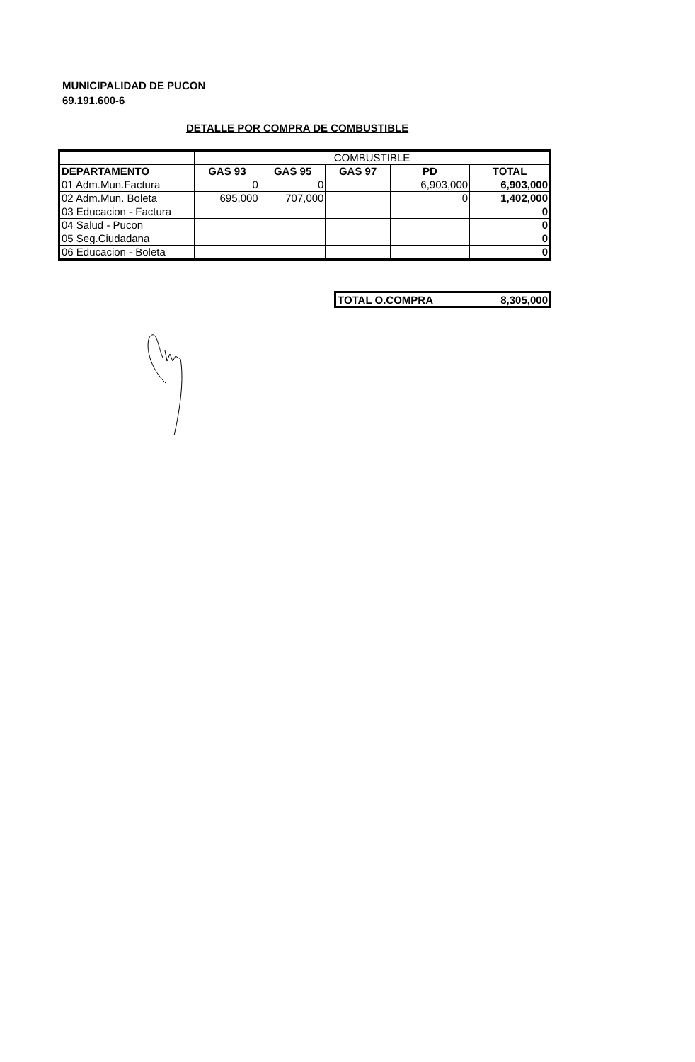MUNICIPALIDAD DE PUCON
69.191.600-6
DETALLE POR COMPRA DE COMBUSTIBLE
| | COMBUSTIBLE | | | | |
| DEPARTAMENTO | GAS 93 | GAS 95 | GAS 97 | PD | TOTAL |
| 01 Adm.Mun.Factura | 0 | 0 | | 6,903,000 | 6,903,000 |
| 02 Adm.Mun. Boleta | 695,000 | 707,000 | | 0 | 1,402,000 |
| 03 Educacion - Factura | | | | | 0 |
| 04 Salud - Pucon | | | | | 0 |
| 05 Seg.Ciudadana | | | | | 0 |
| 06 Educacion - Boleta | | | | | 0 |
| TOTAL O.COMPRA | 8,305,000 |